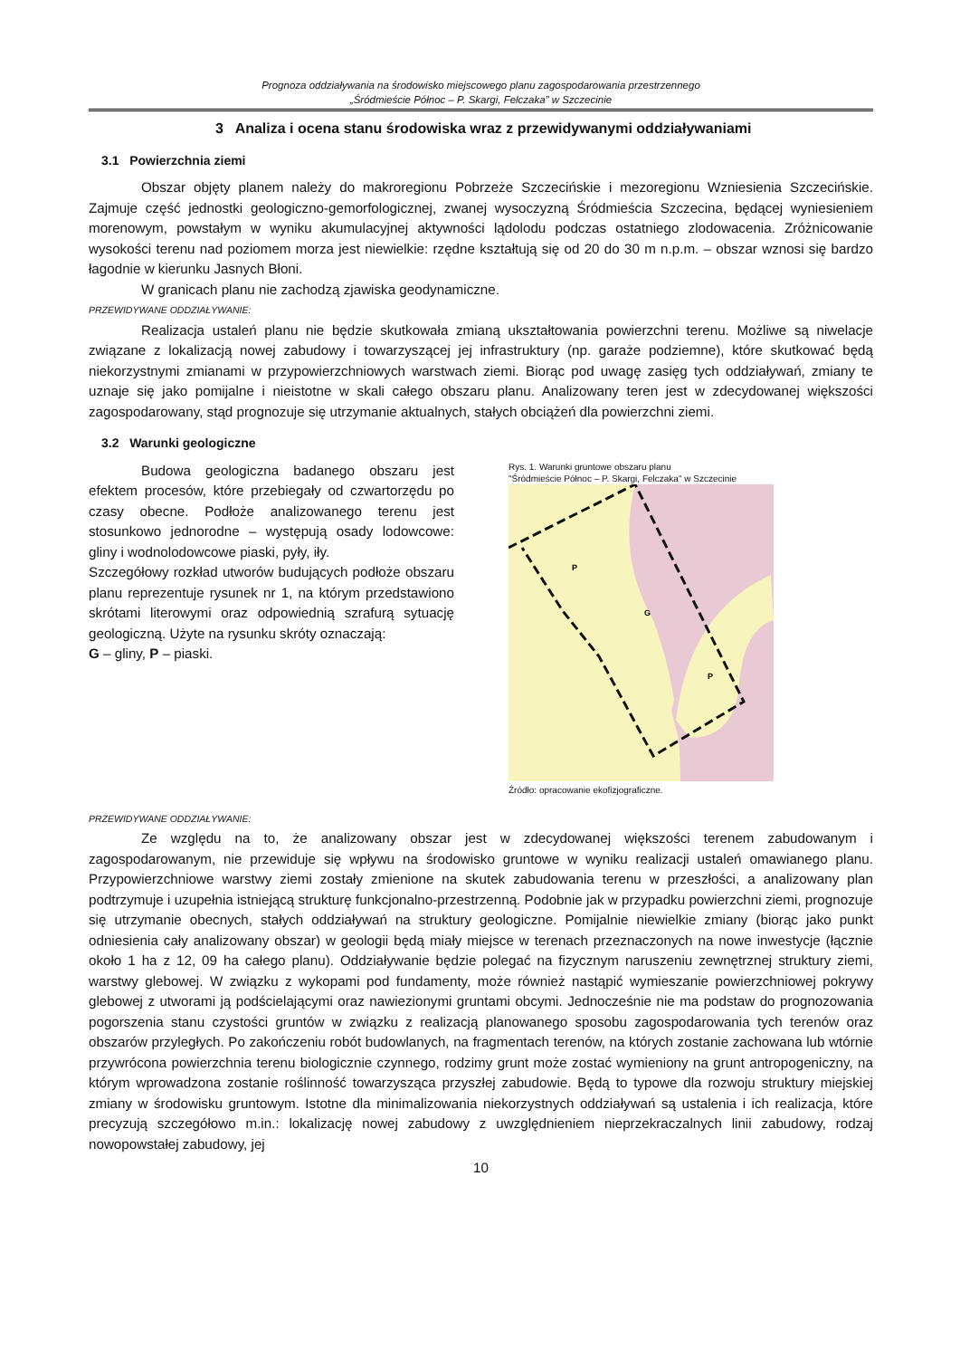Prognoza oddziaływania na środowisko miejscowego planu zagospodarowania przestrzennego
„Śródmieście Północ – P. Skargi, Felczaka” w Szczecinie
3 Analiza i ocena stanu środowiska wraz z przewidywanymi oddziaływaniami
3.1 Powierzchnia ziemi
Obszar objęty planem należy do makroregionu Pobrzeże Szczecińskie i mezoregionu Wzniesienia Szczecińskie. Zajmuje część jednostki geologiczno-gemorfologicznej, zwanej wysoczyzną Śródmieścia Szczecina, będącej wyniesieniem morenowym, powstałym w wyniku akumulacyjnej aktywności lądolodu podczas ostatniego zlodowacenia. Zróżnicowanie wysokości terenu nad poziomem morza jest niewielkie: rzędne kształtują się od 20 do 30 m n.p.m. – obszar wznosi się bardzo łagodnie w kierunku Jasnych Błoni.
W granicach planu nie zachodzą zjawiska geodynamiczne.
PRZEWIDYWANE ODDZIAŁYWANIE:
Realizacja ustaleń planu nie będzie skutkowała zmianą ukształtowania powierzchni terenu. Możliwe są niwelacje związane z lokalizacją nowej zabudowy i towarzyszącej jej infrastruktury (np. garaże podziemne), które skutkować będą niekorzystnymi zmianami w przypowierzchniowych warstwach ziemi. Biorąc pod uwagę zasięg tych oddziaływań, zmiany te uznaje się jako pomijalne i nieistotne w skali całego obszaru planu. Analizowany teren jest w zdecydowanej większości zagospodarowany, stąd prognozuje się utrzymanie aktualnych, stałych obciążeń dla powierzchni ziemi.
3.2 Warunki geologiczne
Budowa geologiczna badanego obszaru jest efektem procesów, które przebiegały od czwartorzędu po czasy obecne. Podłoże analizowanego terenu jest stosunkowo jednorodne – występują osady lodowcowe: gliny i wodnolodowcowe piaski, pyły, iły.
Szczegółowy rozkład utworów budujących podłoże obszaru planu reprezentuje rysunek nr 1, na którym przedstawiono skrótami literowymi oraz odpowiednią szrafurą sytuację geologiczną. Użyte na rysunku skróty oznaczają:
G – gliny, P – piaski.
Rys. 1. Warunki gruntowe obszaru planu
"Śródmieście Północ – P. Skargi, Felczaka" w Szczecinie
P
G
P
Źródło: opracowanie ekofizjograficzne.
PRZEWIDYWANE ODDZIAŁYWANIE:
Ze względu na to, że analizowany obszar jest w zdecydowanej większości terenem zabudowanym i zagospodarowanym, nie przewiduje się wpływu na środowisko gruntowe w wyniku realizacji ustaleń omawianego planu. Przypowierzchniowe warstwy ziemi zostały zmienione na skutek zabudowania terenu w przeszłości, a analizowany plan podtrzymuje i uzupełnia istniejącą strukturę funkcjonalno-przestrzenną. Podobnie jak w przypadku powierzchni ziemi, prognozuje się utrzymanie obecnych, stałych oddziaływań na struktury geologiczne. Pomijalnie niewielkie zmiany (biorąc jako punkt odniesienia cały analizowany obszar) w geologii będą miały miejsce w terenach przeznaczonych na nowe inwestycje (łącznie około 1 ha z 12, 09 ha całego planu). Oddziaływanie będzie polegać na fizycznym naruszeniu zewnętrznej struktury ziemi, warstwy glebowej. W związku z wykopami pod fundamenty, może również nastąpić wymieszanie powierzchniowej pokrywy glebowej z utworami ją podścielającymi oraz nawiezionymi gruntami obcymi. Jednocześnie nie ma podstaw do prognozowania pogorszenia stanu czystości gruntów w związku z realizacją planowanego sposobu zagospodarowania tych terenów oraz obszarów przyległych. Po zakończeniu robót budowlanych, na fragmentach terenów, na których zostanie zachowana lub wtórnie przywrócona powierzchnia terenu biologicznie czynnego, rodzimy grunt może zostać wymieniony na grunt antropogeniczny, na którym wprowadzona zostanie roślinność towarzysząca przyszłej zabudowie. Będą to typowe dla rozwoju struktury miejskiej zmiany w środowisku gruntowym. Istotne dla minimalizowania niekorzystnych oddziaływań są ustalenia i ich realizacja, które precyzują szczegółowo m.in.: lokalizację nowej zabudowy z uwzględnieniem nieprzekraczalnych linii zabudowy, rodzaj nowopowstałej zabudowy, jej
10